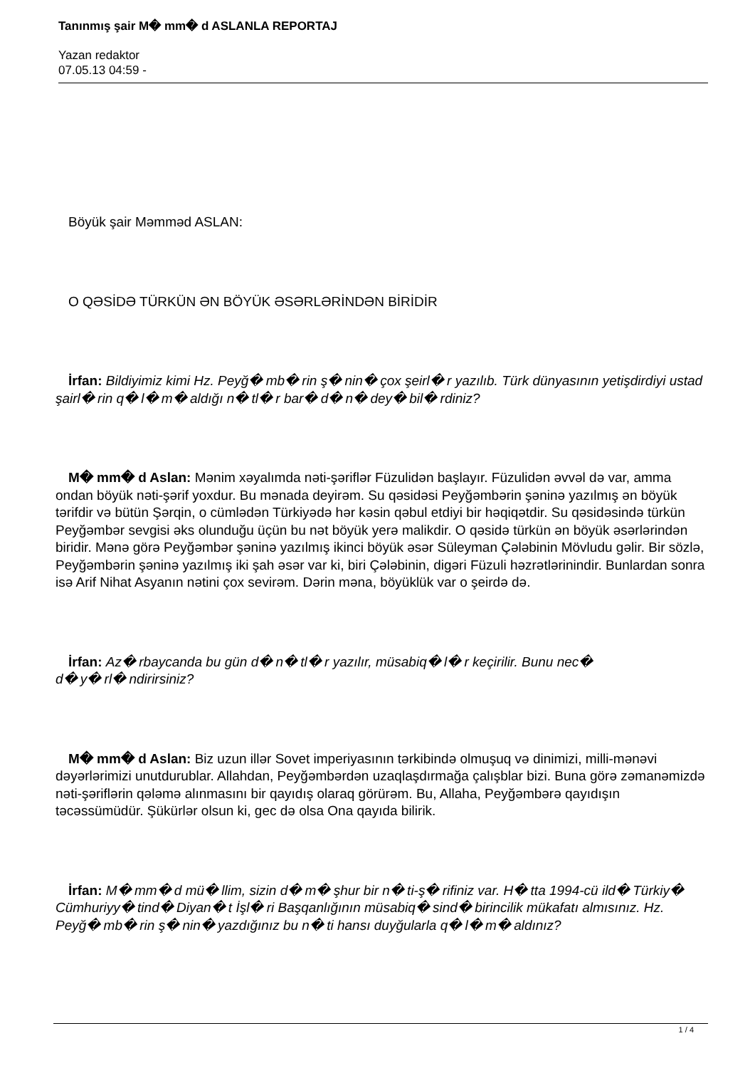Tanınmış şair M� mm� d ASLANLA REPORTAJ
Yazan redaktor
07.05.13 04:59 -
Böyük şair Məmməd ASLAN:
O QƏSİDƏ TÜRKÜN ƏN BÖYÜK ƏSƏRLƏRİNDƏN BİRİDİR
İrfan: Bildiyimiz kimi Hz. Peyğ� mb� rin ş� nin� çox şeirl� r yazılıb. Türk dünyasının yetişdirdiyi ustad şairl� rin q� l� m� aldığı n� tl� r bar� d� n� dey� bil� rdiniz?
M� mm� d Aslan: Mənim xəyalımda nəti-şəriflər Füzulidən başlayır. Füzulidən əvvəl də var, amma ondan böyük nəti-şərif yoxdur. Bu mənada deyirəm. Su qəsidəsi Peyğəmbərin şəninə yazılmış ən böyük tərifdir və bütün Şərqin, o cümlədən Türkiyədə hər kəsin qəbul etdiyi bir həqiqətdir. Su qəsidəsində türkün Peyğəmbər sevgisi əks olunduğu üçün bu nət böyük yerə malikdir. O qəsidə türkün ən böyük əsərlərindən biridir. Mənə görə Peyğəmbər şəninə yazılmış ikinci böyük əsər Süleyman Çələbinin Mövludu gəlir. Bir sözlə, Peyğəmbərin şəninə yazılmış iki şah əsər var ki, biri Çələbinin, digəri Füzuli həzrətlərinindir. Bunlardan sonra isə Arif Nihat Asyanın nətini çox sevirəm. Dərin məna, böyüklük var o şeirdə də.
İrfan: Az� rbaycanda bu gün d� n� tl� r yazılır, müsabiq� l� r keçirilir. Bunu nec�
d� y� rl� ndirirsiniz?
M� mm� d Aslan: Biz uzun illər Sovet imperiyasının tərkibində olmuşuq və dinimizi, milli-mənəvi dəyərlərimizi unutdurublar. Allahdan, Peyğəmbərdən uzaqlaşdırmağa çalışblar bizi. Buna görə zəmanəmizdə nəti-şəriflərin qələmə alınmasını bir qayıdış olaraq görürəm. Bu, Allaha, Peyğəmbərə qayıdışın təcəssümüdür. Şükürlər olsun ki, gec də olsa Ona qayıda bilirik.
İrfan: M� mm� d mü� llim, sizin d� m� şhur bir n� ti-ş� rifiniz var. H� tta 1994-cü ild� Türkiy� Cümhuriyy� tind� Diyan� t İşl� ri Başqanlığının müsabiq� sind� birincilik mükafatı almısınız. Hz. Peyğ� mb� rin ş� nin� yazdığınız bu n� ti hansı duyğularla q� l� m� aldınız?
1 / 4